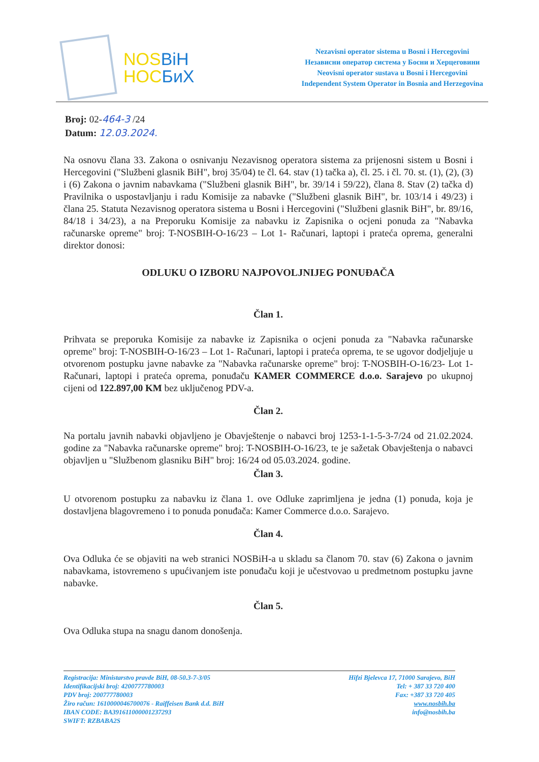NOSBiH
HOCБиХ
Nezavisni operator sistema u Bosni i Hercegovini
Независни оператор система у Босни и Херцеговини
Neovisni operator sustava u Bosni i Hercegovini
Independent System Operator in Bosnia and Herzegovina
Broj: 02-464-3 /24
Datum: 12.03.2024.
Na osnovu člana 33. Zakona o osnivanju Nezavisnog operatora sistema za prijenosni sistem u Bosni i Hercegovini ("Službeni glasnik BiH", broj 35/04) te čl. 64. stav (1) tačka a), čl. 25. i čl. 70. st. (1), (2), (3) i (6) Zakona o javnim nabavkama ("Službeni glasnik BiH", br. 39/14 i 59/22), člana 8. Stav (2) tačka d) Pravilnika o uspostavljanju i radu Komisije za nabavke ("Službeni glasnik BiH", br. 103/14 i 49/23) i člana 25. Statuta Nezavisnog operatora sistema u Bosni i Hercegovini ("Službeni glasnik BiH", br. 89/16, 84/18 i 34/23), a na Preporuku Komisije za nabavku iz Zapisnika o ocjeni ponuda za "Nabavka računarske opreme" broj: T-NOSBIH-O-16/23 – Lot 1- Računari, laptopi i prateća oprema, generalni direktor donosi:
ODLUKU O IZBORU NAJPOVOLJNIJEG PONUĐAČA
Član 1.
Prihvata se preporuka Komisije za nabavke iz Zapisnika o ocjeni ponuda za "Nabavka računarske opreme" broj: T-NOSBIH-O-16/23 – Lot 1- Računari, laptopi i prateća oprema, te se ugovor dodjeljuje u otvorenom postupku javne nabavke za "Nabavka računarske opreme" broj: T-NOSBIH-O-16/23- Lot 1- Računari, laptopi i prateća oprema, ponuđaču KAMER COMMERCE d.o.o. Sarajevo po ukupnoj cijeni od 122.897,00 KM bez uključenog PDV-a.
Član 2.
Na portalu javnih nabavki objavljeno je Obavještenje o nabavci broj 1253-1-1-5-3-7/24 od 21.02.2024. godine za "Nabavka računarske opreme" broj: T-NOSBIH-O-16/23, te je sažetak Obavještenja o nabavci objavljen u "Službenom glasniku BiH" broj: 16/24 od 05.03.2024. godine.
Član 3.
U otvorenom postupku za nabavku iz člana 1. ove Odluke zaprimljena je jedna (1) ponuda, koja je dostavljena blagovremeno i to ponuda ponuđača: Kamer Commerce d.o.o. Sarajevo.
Član 4.
Ova Odluka će se objaviti na web stranici NOSBiH-a u skladu sa članom 70. stav (6) Zakona o javnim nabavkama, istovremeno s upućivanjem iste ponuđaču koji je učestvovao u predmetnom postupku javne nabavke.
Član 5.
Ova Odluka stupa na snagu danom donošenja.
Registracija: Ministarstvo pravde BiH, 08-50.3-7-3/05
Identifikacijski broj: 4200777780003
PDV broj: 200777780003
Žiro račun: 1610000046700076 - Raiffeisen Bank d.d. BiH
IBAN CODE: BA391611000001237293
SWIFT: RZBABA2S
Hifzi Bjelevca 17, 71000 Sarajevo, BiH
Tel: + 387 33 720 400
Fax: +387 33 720 405
www.nosbih.ba
info@nosbih.ba